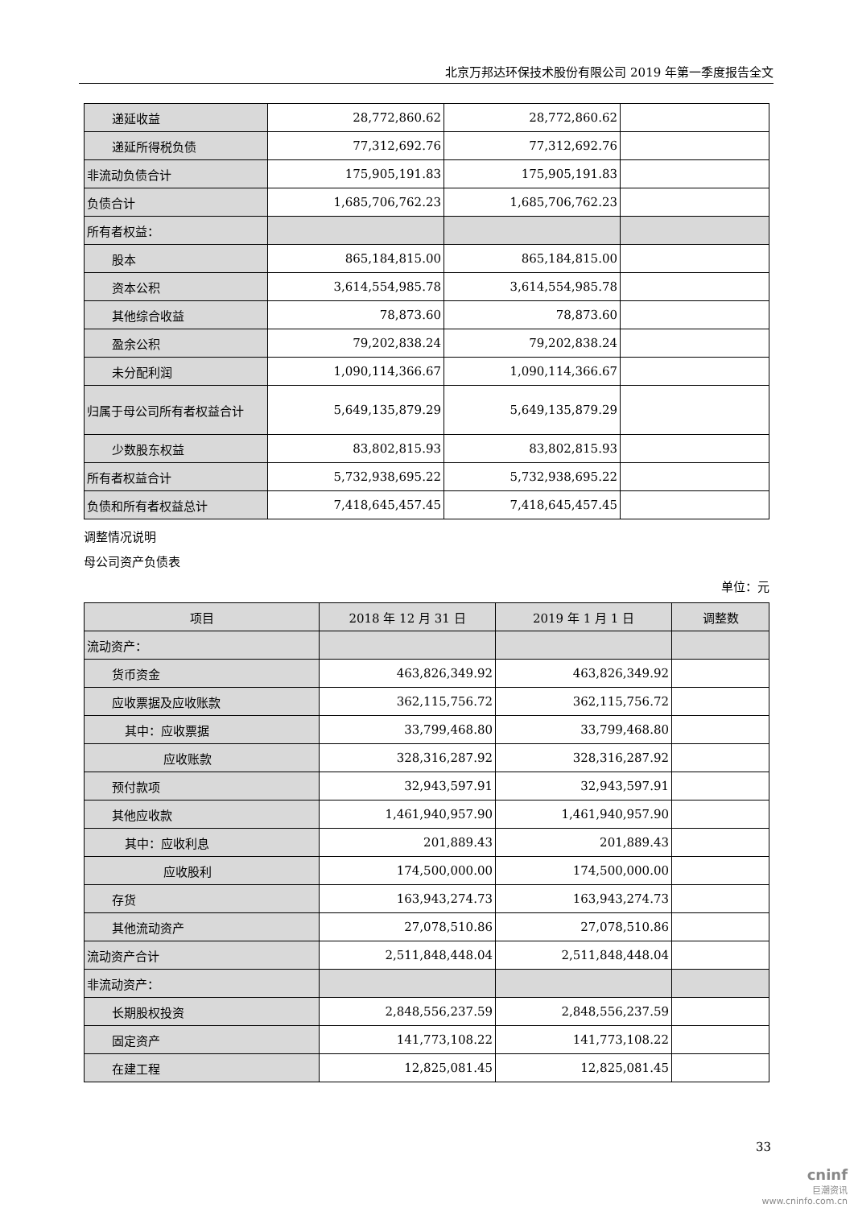北京万邦达环保技术股份有限公司 2019 年第一季度报告全文
| 递延收益 | 28,772,860.62 | 28,772,860.62 | |
| 递延所得税负债 | 77,312,692.76 | 77,312,692.76 | |
| 非流动负债合计 | 175,905,191.83 | 175,905,191.83 | |
| 负债合计 | 1,685,706,762.23 | 1,685,706,762.23 | |
| 所有者权益： | | | |
| 股本 | 865,184,815.00 | 865,184,815.00 | |
| 资本公积 | 3,614,554,985.78 | 3,614,554,985.78 | |
| 其他综合收益 | 78,873.60 | 78,873.60 | |
| 盈余公积 | 79,202,838.24 | 79,202,838.24 | |
| 未分配利润 | 1,090,114,366.67 | 1,090,114,366.67 | |
| 归属于母公司所有者权益合计 | 5,649,135,879.29 | 5,649,135,879.29 | |
| 少数股东权益 | 83,802,815.93 | 83,802,815.93 | |
| 所有者权益合计 | 5,732,938,695.22 | 5,732,938,695.22 | |
| 负债和所有者权益总计 | 7,418,645,457.45 | 7,418,645,457.45 | |
调整情况说明
母公司资产负债表
单位：元
| 项目 | 2018 年 12 月 31 日 | 2019 年 1 月 1 日 | 调整数 |
| --- | --- | --- | --- |
| 流动资产： | | | |
| 货币资金 | 463,826,349.92 | 463,826,349.92 | |
| 应收票据及应收账款 | 362,115,756.72 | 362,115,756.72 | |
| 其中：应收票据 | 33,799,468.80 | 33,799,468.80 | |
| 应收账款 | 328,316,287.92 | 328,316,287.92 | |
| 预付款项 | 32,943,597.91 | 32,943,597.91 | |
| 其他应收款 | 1,461,940,957.90 | 1,461,940,957.90 | |
| 其中：应收利息 | 201,889.43 | 201,889.43 | |
| 应收股利 | 174,500,000.00 | 174,500,000.00 | |
| 存货 | 163,943,274.73 | 163,943,274.73 | |
| 其他流动资产 | 27,078,510.86 | 27,078,510.86 | |
| 流动资产合计 | 2,511,848,448.04 | 2,511,848,448.04 | |
| 非流动资产： | | | |
| 长期股权投资 | 2,848,556,237.59 | 2,848,556,237.59 | |
| 固定资产 | 141,773,108.22 | 141,773,108.22 | |
| 在建工程 | 12,825,081.45 | 12,825,081.45 | |
33
cninf
巨潮资讯
www.cninfo.com.cn